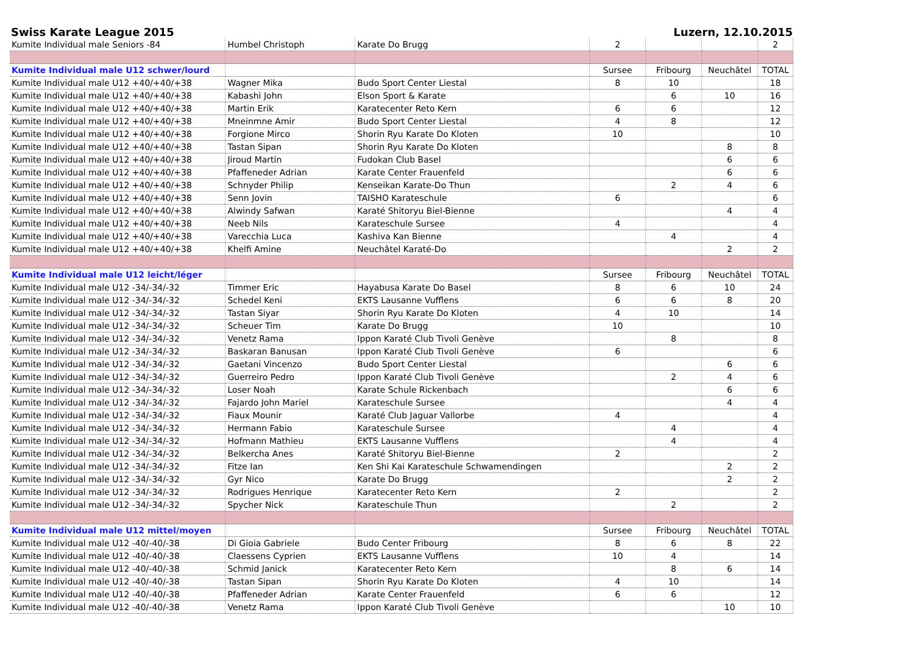Swiss Karate League 2015 Luzern, 12.10.2015
| Kumite Individual male Seniors -84 | Humbel Christoph | Karate Do Brugg | 2 | | | 2 |
| Kumite Individual male U12 schwer/lourd | | | Sursee | Fribourg | Neuchâtel | TOTAL |
| Kumite Individual male U12 +40/+40/+38 | Wagner Mika | Budo Sport Center Liestal | 8 | 10 | | 18 |
| Kumite Individual male U12 +40/+40/+38 | Kabashi John | Elson Sport & Karate | | 6 | 10 | 16 |
| Kumite Individual male U12 +40/+40/+38 | Martin Erik | Karatecenter Reto Kern | 6 | 6 | | 12 |
| Kumite Individual male U12 +40/+40/+38 | Mneinmne Amir | Budo Sport Center Liestal | 4 | 8 | | 12 |
| Kumite Individual male U12 +40/+40/+38 | Forgione Mirco | Shorin Ryu Karate Do Kloten | 10 | | | 10 |
| Kumite Individual male U12 +40/+40/+38 | Tastan Sipan | Shorin Ryu Karate Do Kloten | | | 8 | 8 |
| Kumite Individual male U12 +40/+40/+38 | Jiroud Martin | Fudokan Club Basel | | | 6 | 6 |
| Kumite Individual male U12 +40/+40/+38 | Pfaffeneder Adrian | Karate Center Frauenfeld | | | 6 | 6 |
| Kumite Individual male U12 +40/+40/+38 | Schnyder Philip | Kenseikan Karate-Do Thun | | 2 | 4 | 6 |
| Kumite Individual male U12 +40/+40/+38 | Senn Jovin | TAISHO Karateschule | 6 | | | 6 |
| Kumite Individual male U12 +40/+40/+38 | Alwindy Safwan | Karaté Shitoryu Biel-Bienne | | | 4 | 4 |
| Kumite Individual male U12 +40/+40/+38 | Neeb Nils | Karateschule Sursee | 4 | | | 4 |
| Kumite Individual male U12 +40/+40/+38 | Varecchia Luca | Kashiva Kan Bienne | | 4 | | 4 |
| Kumite Individual male U12 +40/+40/+38 | Khelfi Amine | Neuchâtel Karaté-Do | | | 2 | 2 |
| Kumite Individual male U12 leicht/léger | | | Sursee | Fribourg | Neuchâtel | TOTAL |
| Kumite Individual male U12 -34/-34/-32 | Timmer Eric | Hayabusa Karate Do Basel | 8 | 6 | 10 | 24 |
| Kumite Individual male U12 -34/-34/-32 | Schedel Keni | EKTS Lausanne Vufflens | 6 | 6 | 8 | 20 |
| Kumite Individual male U12 -34/-34/-32 | Tastan Siyar | Shorin Ryu Karate Do Kloten | 4 | 10 | | 14 |
| Kumite Individual male U12 -34/-34/-32 | Scheuer Tim | Karate Do Brugg | 10 | | | 10 |
| Kumite Individual male U12 -34/-34/-32 | Venetz Rama | Ippon Karaté Club Tivoli Genève | | 8 | | 8 |
| Kumite Individual male U12 -34/-34/-32 | Baskaran Banusan | Ippon Karaté Club Tivoli Genève | 6 | | | 6 |
| Kumite Individual male U12 -34/-34/-32 | Gaetani Vincenzo | Budo Sport Center Liestal | | | 6 | 6 |
| Kumite Individual male U12 -34/-34/-32 | Guerreiro Pedro | Ippon Karaté Club Tivoli Genève | | 2 | 4 | 6 |
| Kumite Individual male U12 -34/-34/-32 | Loser Noah | Karate Schule Rickenbach | | | 6 | 6 |
| Kumite Individual male U12 -34/-34/-32 | Fajardo John Mariel | Karateschule Sursee | | | 4 | 4 |
| Kumite Individual male U12 -34/-34/-32 | Fiaux Mounir | Karaté Club Jaguar Vallorbe | 4 | | | 4 |
| Kumite Individual male U12 -34/-34/-32 | Hermann Fabio | Karateschule Sursee | | 4 | | 4 |
| Kumite Individual male U12 -34/-34/-32 | Hofmann Mathieu | EKTS Lausanne Vufflens | | 4 | | 4 |
| Kumite Individual male U12 -34/-34/-32 | Belkercha Anes | Karaté Shitoryu Biel-Bienne | 2 | | | 2 |
| Kumite Individual male U12 -34/-34/-32 | Fitze Ian | Ken Shi Kai Karateschule Schwamendingen | | | 2 | 2 |
| Kumite Individual male U12 -34/-34/-32 | Gyr Nico | Karate Do Brugg | | | 2 | 2 |
| Kumite Individual male U12 -34/-34/-32 | Rodrigues Henrique | Karatecenter Reto Kern | 2 | | | 2 |
| Kumite Individual male U12 -34/-34/-32 | Spycher Nick | Karateschule Thun | | 2 | | 2 |
| Kumite Individual male U12 mittel/moyen | | | Sursee | Fribourg | Neuchâtel | TOTAL |
| Kumite Individual male U12 -40/-40/-38 | Di Gioia Gabriele | Budo Center Fribourg | 8 | 6 | 8 | 22 |
| Kumite Individual male U12 -40/-40/-38 | Claessens Cyprien | EKTS Lausanne Vufflens | 10 | 4 | | 14 |
| Kumite Individual male U12 -40/-40/-38 | Schmid Janick | Karatecenter Reto Kern | | 8 | 6 | 14 |
| Kumite Individual male U12 -40/-40/-38 | Tastan Sipan | Shorin Ryu Karate Do Kloten | 4 | 10 | | 14 |
| Kumite Individual male U12 -40/-40/-38 | Pfaffeneder Adrian | Karate Center Frauenfeld | 6 | 6 | | 12 |
| Kumite Individual male U12 -40/-40/-38 | Venetz Rama | Ippon Karaté Club Tivoli Genève | | | 10 | 10 |